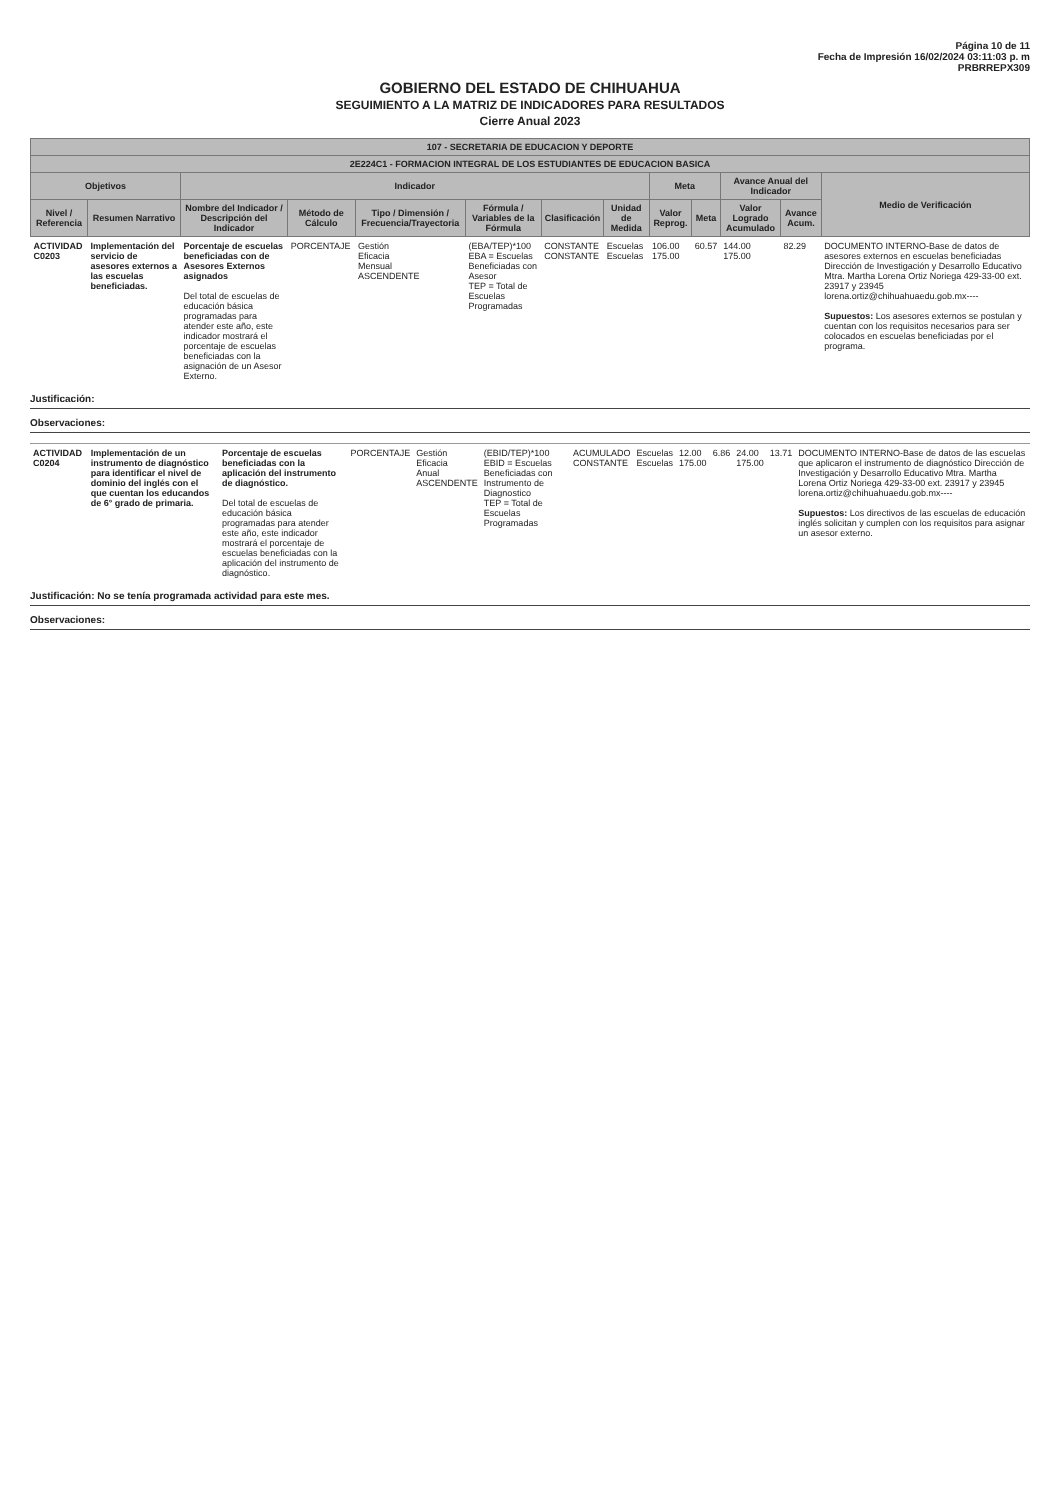Página 10 de 11
Fecha de Impresión 16/02/2024 03:11:03 p. m
PRBRREPX309
GOBIERNO DEL ESTADO DE CHIHUAHUA
SEGUIMIENTO A LA MATRIZ DE INDICADORES PARA RESULTADOS
Cierre Anual 2023
| 107 - SECRETARIA DE EDUCACION Y DEPORTE | | | | | | | | | | | | |
| --- | --- | --- | --- | --- | --- | --- | --- | --- | --- | --- | --- | --- |
| 2E224C1 - FORMACION INTEGRAL DE LOS ESTUDIANTES DE EDUCACION BASICA | | | | | | | | | | | | |
| Objetivos | | Indicador | | | | | | Meta | | Avance Anual del Indicador | | Medio de Verificación |
| Nivel / Referencia | Resumen Narrativo | Nombre del Indicador / Descripción del Indicador | Método de Cálculo | Tipo / Dimensión / Frecuencia/Trayectoria | Fórmula / Variables de la Fórmula | Clasificación | Unidad de Medida | Valor Reprog. | Meta | Valor Logrado Acumulado | Avance Acum. | |
| ACTIVIDAD C0203 | Implementación del servicio de asesores externos a las escuelas beneficiadas. | Porcentaje de escuelas beneficiadas con de Asesores Externos asignados Del total de escuelas de educación básica programadas para atender este año, este indicador mostrará el porcentaje de escuelas beneficiadas con la asignación de un Asesor Externo. | PORCENTAJE | Gestión Eficacia Mensual ASCENDENTE | (EBA/TEP)*100 EBA = Escuelas Beneficiadas con Asesor TEP = Total de Escuelas Programadas | CONSTANTE CONSTANTE | Escuelas Escuelas | 106.00 175.00 | 60.57 | 144.00 175.00 | 82.29 | DOCUMENTO INTERNO-Base de datos de asesores externos en escuelas beneficiadas Dirección de Investigación y Desarrollo Educativo Mtra. Martha Lorena Ortiz Noriega 429-33-00 ext. 23917 y 23945 lorena.ortiz@chihuahuaedu.gob.mx---- Supuestos: Los asesores externos se postulan y cuentan con los requisitos necesarios para ser colocados en escuelas beneficiadas por el programa. |
Justificación:
Observaciones:
| ACTIVIDAD C0204 | Implementación de un instrumento de diagnóstico para identificar el nivel de dominio del inglés con el que cuentan los educandos de 6° grado de primaria. | Porcentaje de escuelas beneficiadas con la aplicación del instrumento de diagnóstico. Del total de escuelas de educación básica programadas para atender este año, este indicador mostrará el porcentaje de escuelas beneficiadas con la aplicación del instrumento de diagnóstico. | PORCENTAJE | Gestión Eficacia Anual ASCENDENTE | (EBID/TEP)*100 EBID = Escuelas Beneficiadas con Instrumento de Diagnostico TEP = Total de Escuelas Programadas | ACUMULADO CONSTANTE | Escuelas Escuelas | 12.00 175.00 | 6.86 | 24.00 175.00 | 13.71 | DOCUMENTO INTERNO-Base de datos de las escuelas que aplicaron el instrumento de diagnóstico Dirección de Investigación y Desarrollo Educativo Mtra. Martha Lorena Ortiz Noriega 429-33-00 ext. 23917 y 23945 lorena.ortiz@chihuahuaedu.gob.mx---- Supuestos: Los directivos de las escuelas de educación inglés solicitan y cumplen con los requisitos para asignar un asesor externo. |
Justificación: No se tenía programada actividad para este mes.
Observaciones: